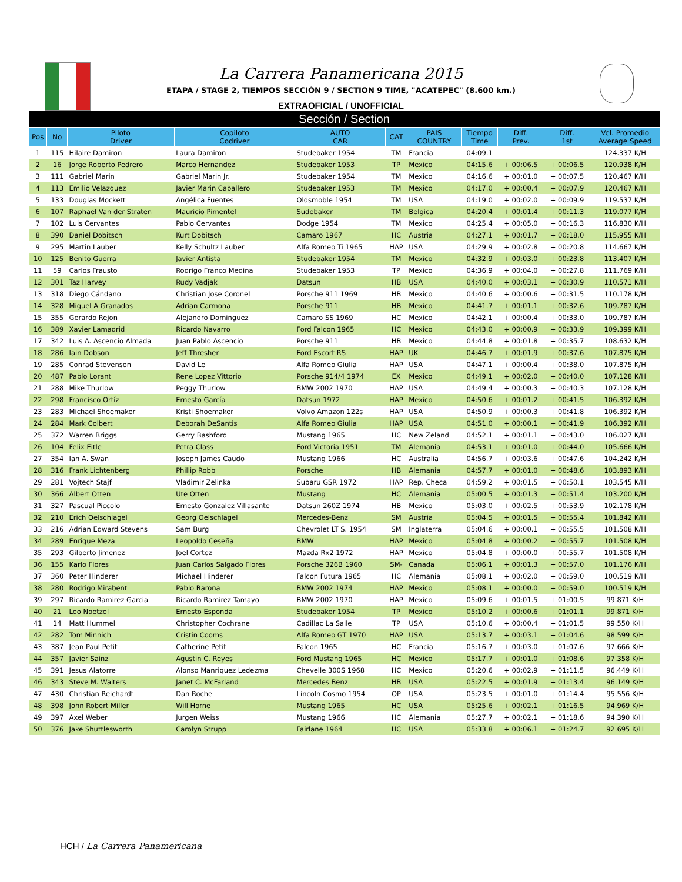La Carrera Panamericana 2015
ETAPA / STAGE 2, TIEMPOS SECCIÓN 9 / SECTION 9 TIME, "ACATEPEC" (8.600 km.)
EXTRAOFICIAL / UNOFFICIAL
| Sección / Section | | | | | | | | | | |
| Pos | No | Piloto Driver | Copiloto Codriver | AUTO CAR | CAT | PAIS COUNTRY | Tiempo Time | Diff. Prev. | Diff. 1st | Vel. Promedio Average Speed |
| 1 | 115 | Hilaire Damiron | Laura Damiron | Studebaker 1954 | TM | Francia | 04:09.1 | | | 124.337 K/H |
| 2 | 16 | Jorge Roberto Pedrero | Marco Hernandez | Studebaker 1953 | TP | Mexico | 04:15.6 | + 00:06.5 | + 00:06.5 | 120.938 K/H |
| 3 | 111 | Gabriel Marin | Gabriel Marin Jr. | Studebaker 1954 | TM | Mexico | 04:16.6 | + 00:01.0 | + 00:07.5 | 120.467 K/H |
| 4 | 113 | Emilio Velazquez | Javier Marin Caballero | Studebaker 1953 | TM | Mexico | 04:17.0 | + 00:00.4 | + 00:07.9 | 120.467 K/H |
| 5 | 133 | Douglas Mockett | Angélica Fuentes | Oldsmoble 1954 | TM | USA | 04:19.0 | + 00:02.0 | + 00:09.9 | 119.537 K/H |
| 6 | 107 | Raphael Van der Straten | Mauricio Pimentel | Sudebaker | TM | Belgica | 04:20.4 | + 00:01.4 | + 00:11.3 | 119.077 K/H |
| 7 | 102 | Luis Cervantes | Pablo Cervantes | Dodge 1954 | TM | Mexico | 04:25.4 | + 00:05.0 | + 00:16.3 | 116.830 K/H |
| 8 | 390 | Daniel Dobitsch | Kurt Dobitsch | Camaro 1967 | HC | Austria | 04:27.1 | + 00:01.7 | + 00:18.0 | 115.955 K/H |
| 9 | 295 | Martin Lauber | Kelly Schultz Lauber | Alfa Romeo Ti 1965 | HAP | USA | 04:29.9 | + 00:02.8 | + 00:20.8 | 114.667 K/H |
| 10 | 125 | Benito Guerra | Javier Antista | Studebaker 1954 | TM | Mexico | 04:32.9 | + 00:03.0 | + 00:23.8 | 113.407 K/H |
| 11 | 59 | Carlos Frausto | Rodrigo Franco Medina | Studebaker 1953 | TP | Mexico | 04:36.9 | + 00:04.0 | + 00:27.8 | 111.769 K/H |
| 12 | 301 | Taz Harvey | Rudy Vadjak | Datsun | HB | USA | 04:40.0 | + 00:03.1 | + 00:30.9 | 110.571 K/H |
| 13 | 318 | Diego Cándano | Christian Jose Coronel | Porsche 911 1969 | HB | Mexico | 04:40.6 | + 00:00.6 | + 00:31.5 | 110.178 K/H |
| 14 | 328 | Miguel A Granados | Adrian Carmona | Porsche 911 | HB | Mexico | 04:41.7 | + 00:01.1 | + 00:32.6 | 109.787 K/H |
| 15 | 355 | Gerardo Rejon | Alejandro Dominguez | Camaro SS 1969 | HC | Mexico | 04:42.1 | + 00:00.4 | + 00:33.0 | 109.787 K/H |
| 16 | 389 | Xavier Lamadrid | Ricardo Navarro | Ford Falcon 1965 | HC | Mexico | 04:43.0 | + 00:00.9 | + 00:33.9 | 109.399 K/H |
| 17 | 342 | Luis A. Ascencio Almada | Juan Pablo Ascencio | Porsche 911 | HB | Mexico | 04:44.8 | + 00:01.8 | + 00:35.7 | 108.632 K/H |
| 18 | 286 | Iain Dobson | Jeff Thresher | Ford Escort RS | HAP | UK | 04:46.7 | + 00:01.9 | + 00:37.6 | 107.875 K/H |
| 19 | 285 | Conrad Stevenson | David Le | Alfa Romeo Giulia | HAP | USA | 04:47.1 | + 00:00.4 | + 00:38.0 | 107.875 K/H |
| 20 | 487 | Pablo Lorant | Rene Lopez Vittorio | Porsche 914/4 1974 | EX | Mexico | 04:49.1 | + 00:02.0 | + 00:40.0 | 107.128 K/H |
| 21 | 288 | Mike Thurlow | Peggy Thurlow | BMW 2002 1970 | HAP | USA | 04:49.4 | + 00:00.3 | + 00:40.3 | 107.128 K/H |
| 22 | 298 | Francisco Ortíz | Ernesto García | Datsun 1972 | HAP | Mexico | 04:50.6 | + 00:01.2 | + 00:41.5 | 106.392 K/H |
| 23 | 283 | Michael Shoemaker | Kristi Shoemaker | Volvo Amazon 122s | HAP | USA | 04:50.9 | + 00:00.3 | + 00:41.8 | 106.392 K/H |
| 24 | 284 | Mark Colbert | Deborah DeSantis | Alfa Romeo Giulia | HAP | USA | 04:51.0 | + 00:00.1 | + 00:41.9 | 106.392 K/H |
| 25 | 372 | Warren Briggs | Gerry Bashford | Mustang 1965 | HC | New Zeland | 04:52.1 | + 00:01.1 | + 00:43.0 | 106.027 K/H |
| 26 | 104 | Felix Eitle | Petra Class | Ford Victoria 1951 | TM | Alemania | 04:53.1 | + 00:01.0 | + 00:44.0 | 105.666 K/H |
| 27 | 354 | Ian A. Swan | Joseph James Caudo | Mustang 1966 | HC | Australia | 04:56.7 | + 00:03.6 | + 00:47.6 | 104.242 K/H |
| 28 | 316 | Frank Lichtenberg | Phillip Robb | Porsche | HB | Alemania | 04:57.7 | + 00:01.0 | + 00:48.6 | 103.893 K/H |
| 29 | 281 | Vojtech Stajf | Vladimir Zelinka | Subaru GSR 1972 | HAP | Rep. Checa | 04:59.2 | + 00:01.5 | + 00:50.1 | 103.545 K/H |
| 30 | 366 | Albert Otten | Ute Otten | Mustang | HC | Alemania | 05:00.5 | + 00:01.3 | + 00:51.4 | 103.200 K/H |
| 31 | 327 | Pascual Piccolo | Ernesto Gonzalez Villasante | Datsun 260Z 1974 | HB | Mexico | 05:03.0 | + 00:02.5 | + 00:53.9 | 102.178 K/H |
| 32 | 210 | Erich Oelschlagel | Georg Oelschlagel | Mercedes-Benz | SM | Austria | 05:04.5 | + 00:01.5 | + 00:55.4 | 101.842 K/H |
| 33 | 216 | Adrian Edward Stevens | Sam Burg | Chevrolet LT S. 1954 | SM | Inglaterra | 05:04.6 | + 00:00.1 | + 00:55.5 | 101.508 K/H |
| 34 | 289 | Enrique Meza | Leopoldo Ceseña | BMW | HAP | Mexico | 05:04.8 | + 00:00.2 | + 00:55.7 | 101.508 K/H |
| 35 | 293 | Gilberto Jimenez | Joel Cortez | Mazda Rx2 1972 | HAP | Mexico | 05:04.8 | + 00:00.0 | + 00:55.7 | 101.508 K/H |
| 36 | 155 | Karlo Flores | Juan Carlos Salgado Flores | Porsche 326B 1960 | SM- | Canada | 05:06.1 | + 00:01.3 | + 00:57.0 | 101.176 K/H |
| 37 | 360 | Peter Hinderer | Michael Hinderer | Falcon Futura 1965 | HC | Alemania | 05:08.1 | + 00:02.0 | + 00:59.0 | 100.519 K/H |
| 38 | 280 | Rodrigo Mirabent | Pablo Barona | BMW 2002 1974 | HAP | Mexico | 05:08.1 | + 00:00.0 | + 00:59.0 | 100.519 K/H |
| 39 | 297 | Ricardo Ramirez Garcia | Ricardo Ramirez Tamayo | BMW 2002 1970 | HAP | Mexico | 05:09.6 | + 00:01.5 | + 01:00.5 | 99.871 K/H |
| 40 | 21 | Leo Noetzel | Ernesto Esponda | Studebaker 1954 | TP | Mexico | 05:10.2 | + 00:00.6 | + 01:01.1 | 99.871 K/H |
| 41 | 14 | Matt Hummel | Christopher Cochrane | Cadillac La Salle | TP | USA | 05:10.6 | + 00:00.4 | + 01:01.5 | 99.550 K/H |
| 42 | 282 | Tom Minnich | Cristin Cooms | Alfa Romeo GT 1970 | HAP | USA | 05:13.7 | + 00:03.1 | + 01:04.6 | 98.599 K/H |
| 43 | 387 | Jean Paul Petit | Catherine Petit | Falcon 1965 | HC | Francia | 05:16.7 | + 00:03.0 | + 01:07.6 | 97.666 K/H |
| 44 | 357 | Javier Sainz | Agustin C. Reyes | Ford Mustang 1965 | HC | Mexico | 05:17.7 | + 00:01.0 | + 01:08.6 | 97.358 K/H |
| 45 | 391 | Jesus Alatorre | Alonso Manriquez Ledezma | Chevelle 300S 1968 | HC | Mexico | 05:20.6 | + 00:02.9 | + 01:11.5 | 96.449 K/H |
| 46 | 343 | Steve M. Walters | Janet C. McFarland | Mercedes Benz | HB | USA | 05:22.5 | + 00:01.9 | + 01:13.4 | 96.149 K/H |
| 47 | 430 | Christian Reichardt | Dan Roche | Lincoln Cosmo 1954 | OP | USA | 05:23.5 | + 00:01.0 | + 01:14.4 | 95.556 K/H |
| 48 | 398 | John Robert Miller | Will Horne | Mustang 1965 | HC | USA | 05:25.6 | + 00:02.1 | + 01:16.5 | 94.969 K/H |
| 49 | 397 | Axel Weber | Jurgen Weiss | Mustang 1966 | HC | Alemania | 05:27.7 | + 00:02.1 | + 01:18.6 | 94.390 K/H |
| 50 | 376 | Jake Shuttlesworth | Carolyn Strupp | Fairlane 1964 | HC | USA | 05:33.8 | + 00:06.1 | + 01:24.7 | 92.695 K/H |
HCH / La Carrera Panamericana